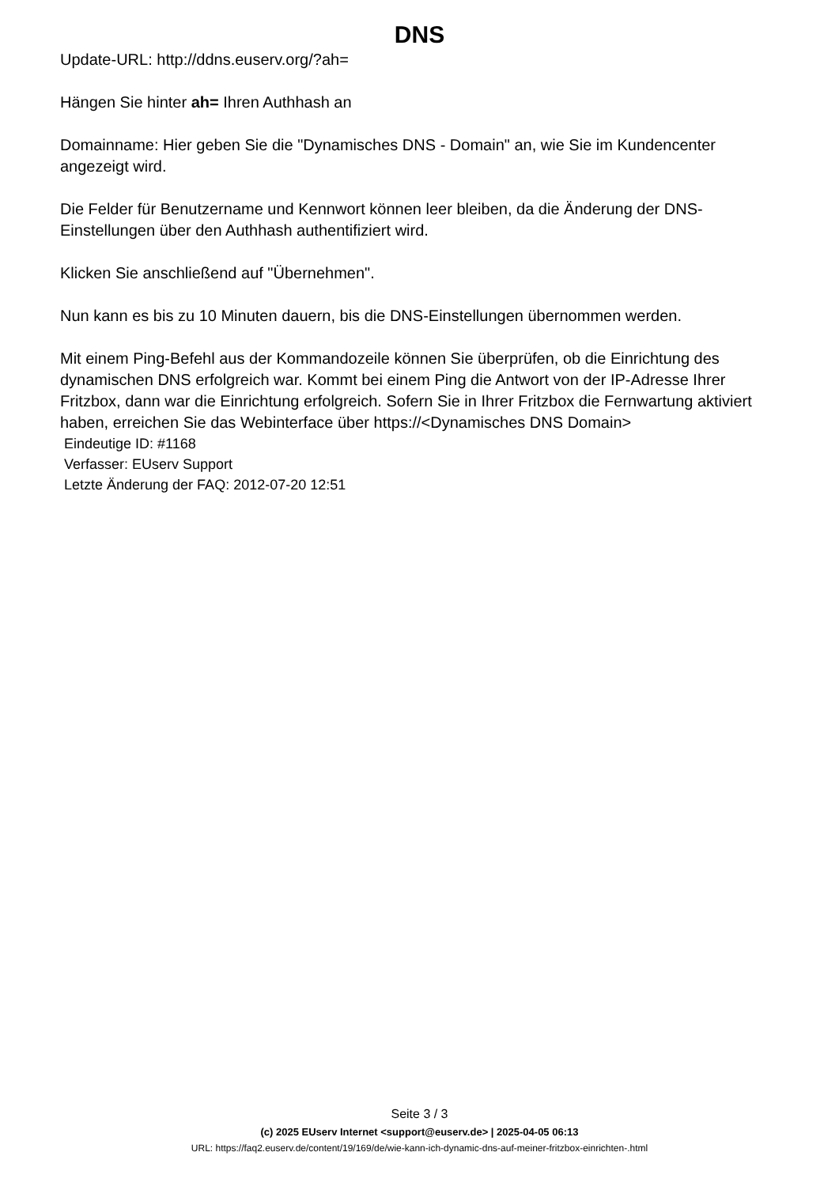DNS
Update-URL: http://ddns.euserv.org/?ah=
Hängen Sie hinter ah= Ihren Authhash an
Domainname: Hier geben Sie die "Dynamisches DNS - Domain" an, wie Sie im Kundencenter angezeigt wird.
Die Felder für Benutzername und Kennwort können leer bleiben, da die Änderung der DNS-Einstellungen über den Authhash authentifiziert wird.
Klicken Sie anschließend auf "Übernehmen".
Nun kann es bis zu 10 Minuten dauern, bis die DNS-Einstellungen übernommen werden.
Mit einem Ping-Befehl aus der Kommandozeile können Sie überprüfen, ob die Einrichtung des dynamischen DNS erfolgreich war. Kommt bei einem Ping die Antwort von der IP-Adresse Ihrer Fritzbox, dann war die Einrichtung erfolgreich. Sofern Sie in Ihrer Fritzbox die Fernwartung aktiviert haben, erreichen Sie das Webinterface über https://<Dynamisches DNS Domain>
Eindeutige ID: #1168
Verfasser: EUserv Support
Letzte Änderung der FAQ: 2012-07-20 12:51
Seite 3 / 3
(c) 2025 EUserv Internet <support@euserv.de> | 2025-04-05 06:13
URL: https://faq2.euserv.de/content/19/169/de/wie-kann-ich-dynamic-dns-auf-meiner-fritzbox-einrichten-.html